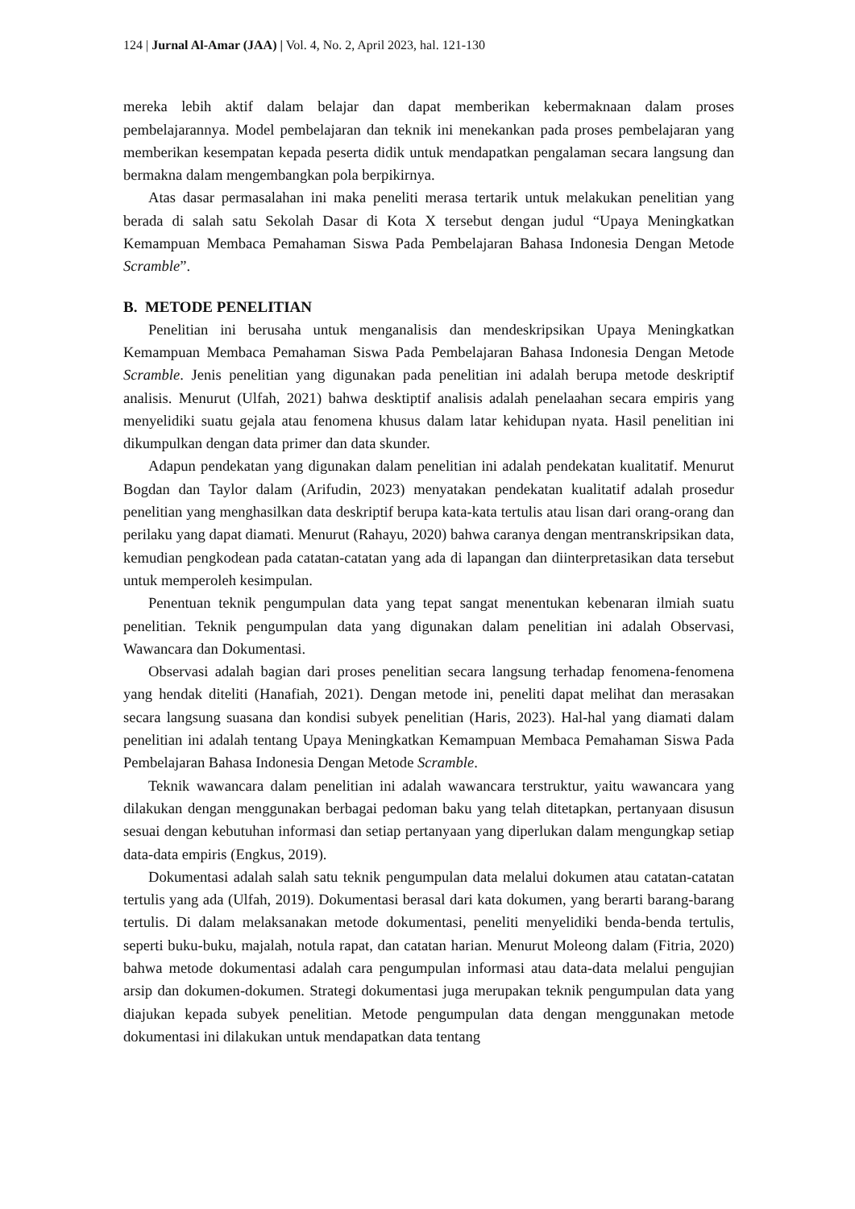124 | Jurnal Al-Amar (JAA) | Vol. 4, No. 2, April 2023, hal. 121-130
mereka lebih aktif dalam belajar dan dapat memberikan kebermaknaan dalam proses pembelajarannya. Model pembelajaran dan teknik ini menekankan pada proses pembelajaran yang memberikan kesempatan kepada peserta didik untuk mendapatkan pengalaman secara langsung dan bermakna dalam mengembangkan pola berpikirnya.
Atas dasar permasalahan ini maka peneliti merasa tertarik untuk melakukan penelitian yang berada di salah satu Sekolah Dasar di Kota X tersebut dengan judul “Upaya Meningkatkan Kemampuan Membaca Pemahaman Siswa Pada Pembelajaran Bahasa Indonesia Dengan Metode Scramble”.
B. METODE PENELITIAN
Penelitian ini berusaha untuk menganalisis dan mendeskripsikan Upaya Meningkatkan Kemampuan Membaca Pemahaman Siswa Pada Pembelajaran Bahasa Indonesia Dengan Metode Scramble. Jenis penelitian yang digunakan pada penelitian ini adalah berupa metode deskriptif analisis. Menurut (Ulfah, 2021) bahwa desktiptif analisis adalah penelaahan secara empiris yang menyelidiki suatu gejala atau fenomena khusus dalam latar kehidupan nyata. Hasil penelitian ini dikumpulkan dengan data primer dan data skunder.
Adapun pendekatan yang digunakan dalam penelitian ini adalah pendekatan kualitatif. Menurut Bogdan dan Taylor dalam (Arifudin, 2023) menyatakan pendekatan kualitatif adalah prosedur penelitian yang menghasilkan data deskriptif berupa kata-kata tertulis atau lisan dari orang-orang dan perilaku yang dapat diamati. Menurut (Rahayu, 2020) bahwa caranya dengan mentranskripsikan data, kemudian pengkodean pada catatan-catatan yang ada di lapangan dan diinterpretasikan data tersebut untuk memperoleh kesimpulan.
Penentuan teknik pengumpulan data yang tepat sangat menentukan kebenaran ilmiah suatu penelitian. Teknik pengumpulan data yang digunakan dalam penelitian ini adalah Observasi, Wawancara dan Dokumentasi.
Observasi adalah bagian dari proses penelitian secara langsung terhadap fenomena-fenomena yang hendak diteliti (Hanafiah, 2021). Dengan metode ini, peneliti dapat melihat dan merasakan secara langsung suasana dan kondisi subyek penelitian (Haris, 2023). Hal-hal yang diamati dalam penelitian ini adalah tentang Upaya Meningkatkan Kemampuan Membaca Pemahaman Siswa Pada Pembelajaran Bahasa Indonesia Dengan Metode Scramble.
Teknik wawancara dalam penelitian ini adalah wawancara terstruktur, yaitu wawancara yang dilakukan dengan menggunakan berbagai pedoman baku yang telah ditetapkan, pertanyaan disusun sesuai dengan kebutuhan informasi dan setiap pertanyaan yang diperlukan dalam mengungkap setiap data-data empiris (Engkus, 2019).
Dokumentasi adalah salah satu teknik pengumpulan data melalui dokumen atau catatan-catatan tertulis yang ada (Ulfah, 2019). Dokumentasi berasal dari kata dokumen, yang berarti barang-barang tertulis. Di dalam melaksanakan metode dokumentasi, peneliti menyelidiki benda-benda tertulis, seperti buku-buku, majalah, notula rapat, dan catatan harian. Menurut Moleong dalam (Fitria, 2020) bahwa metode dokumentasi adalah cara pengumpulan informasi atau data-data melalui pengujian arsip dan dokumen-dokumen. Strategi dokumentasi juga merupakan teknik pengumpulan data yang diajukan kepada subyek penelitian. Metode pengumpulan data dengan menggunakan metode dokumentasi ini dilakukan untuk mendapatkan data tentang